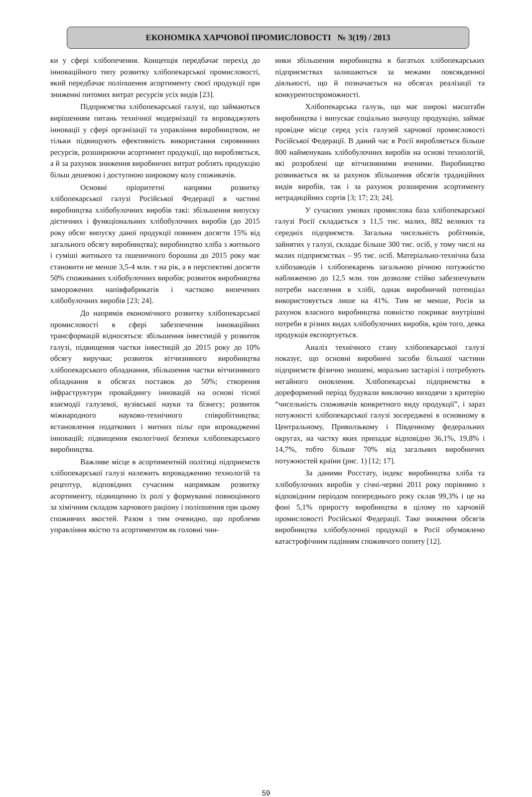ЕКОНОМІКА ХАРЧОВОЇ ПРОМИСЛОВОСТІ № 3(19) / 2013
ки у сфері хлібопечення. Концепція передбачає перехід до інноваційного типу розвитку хлібопекарської промисловості, який передбачає поліпшення асортименту своєї продукції при зниженні питомих витрат ресурсів усіх видів [23].
Підприємства хлібопекарської галузі, що займаються вирішенням питань технічної модернізації та впроваджують інновації у сфері організації та управління виробництвом, не тільки підвищують ефективність використання сировинних ресурсів, розширюючи асортимент продукції, що виробляється, а й за рахунок зниження виробничих витрат роблять продукцію більш дешевою і доступною широкому колу споживачів.
Основні пріоритетні напрями розвитку хлібопекарської галузі Російської Федерації в частині виробництва хлібобулочних виробів такі: збільшення випуску дієтичних і функціональних хлібобулочних виробів (до 2015 року обсяг випуску даної продукції повинен досягти 15% від загального обсягу виробництва); виробництво хліба з житнього і суміші житнього та пшеничного борошна до 2015 року має становити не менше 3,5-4 млн. т на рік, а в перспективі досягти 50% споживаних хлібобулочних виробів; розвиток виробництва заморожених напівфабрикатів і частково випечених хлібобулочних виробів [23; 24].
До напрямів економічного розвитку хлібопекарської промисловості в сфері забезпечення інноваційних трансформацій відносяться: збільшення інвестицій у розвиток галузі, підвищення частки інвестицій до 2015 року до 10% обсягу виручки; розвиток вітчизняного виробництва хлібопекарського обладнання, збільшення частки вітчизняного обладнання в обсягах поставок до 50%; створення інфраструктури провайдингу інновацій на основі тісної взаємодії галузевої, вузівської науки та бізнесу; розвиток міжнародного науково-технічного співробітництва; встановлення податкових і митних пільг при впровадженні інновацій; підвищення екологічної безпеки хлібопекарського виробництва.
Важливе місце в асортиментній політиці підприємств хлібопекарської галузі належить впровадженню технологій та рецептур, відповідних сучасним напрямкам розвитку асортименту, підвищенню їх ролі у формуванні повноцінного за хімічним складом харчового раціону і поліпшення при цьому споживчих якостей. Разом з тим очевидно, що проблеми управління якістю та асортиментом як головні чин-
ники збільшення виробництва в багатьох хлібопекарських підприємствах залишаються за межами повсякденної діяльності, що й позначається на обсягах реалізації та конкурентоспроможності.
Хлібопекарська галузь, що має широкі масштаби виробництва і випускає соціально значущу продукцію, займає провідне місце серед усіх галузей харчової промисловості Російської Федерації. В даний час в Росії виробляється більше 800 найменувань хлібобулочних виробів на основі технологій, які розроблені ще вітчизняними вченими. Виробництво розвивається як за рахунок збільшення обсягів традиційних видів виробів, так і за рахунок розширення асортименту нетрадиційних сортів [3; 17; 23; 24].
У сучасних умовах промислова база хлібопекарської галузі Росії складається з 11,5 тис. малих, 882 великих та середніх підприємств. Загальна чисельність робітників, зайнятих у галузі, складає більше 300 тис. осіб, у тому числі на малих підприємствах – 95 тис. осіб. Матеріально-технічна база хлібозаводів і хлібопекарень загальною річною потужністю наближеною до 12,5 млн. тон дозволяє стійко забезпечувати потреби населення в хлібі, однак виробничий потенціал використовується лише на 41%. Тим не менше, Росія за рахунок власного виробництва повністю покриває внутрішні потреби в різних видах хлібобулочних виробів, крім того, деяка продукція експортується.
Аналіз технічного стану хлібопекарської галузі показує, що основні виробничі засоби більшої частини підприємств фізично зношені, морально застарілі і потребують негайного оновлення. Хлібопекарські підприємства в дореформений період будували виключно виходячи з критерію “чисельність споживачів конкретного виду продукції”, і зараз потужності хлібопекарської галузі зосереджені в основному в Центральному, Приволзькому і Південному федеральних округах, на частку яких припадає відповідно 36,1%, 19,8% і 14,7%, тобто більше 70% від загальних виробничих потужностей країни (рис. 1) [12; 17].
За даними Росстату, індекс виробництва хліба та хлібобулочних виробів у січні-червні 2011 року порівняно з відповідним періодом попереднього року склав 99,3% і це на фоні 5,1% приросту виробництва в цілому по харчовій промисловості Російської Федерації. Таке зниження обсягів виробництва хлібобулочної продукції в Росії обумовлено катастрофічним падінням споживчого попиту [12].
59